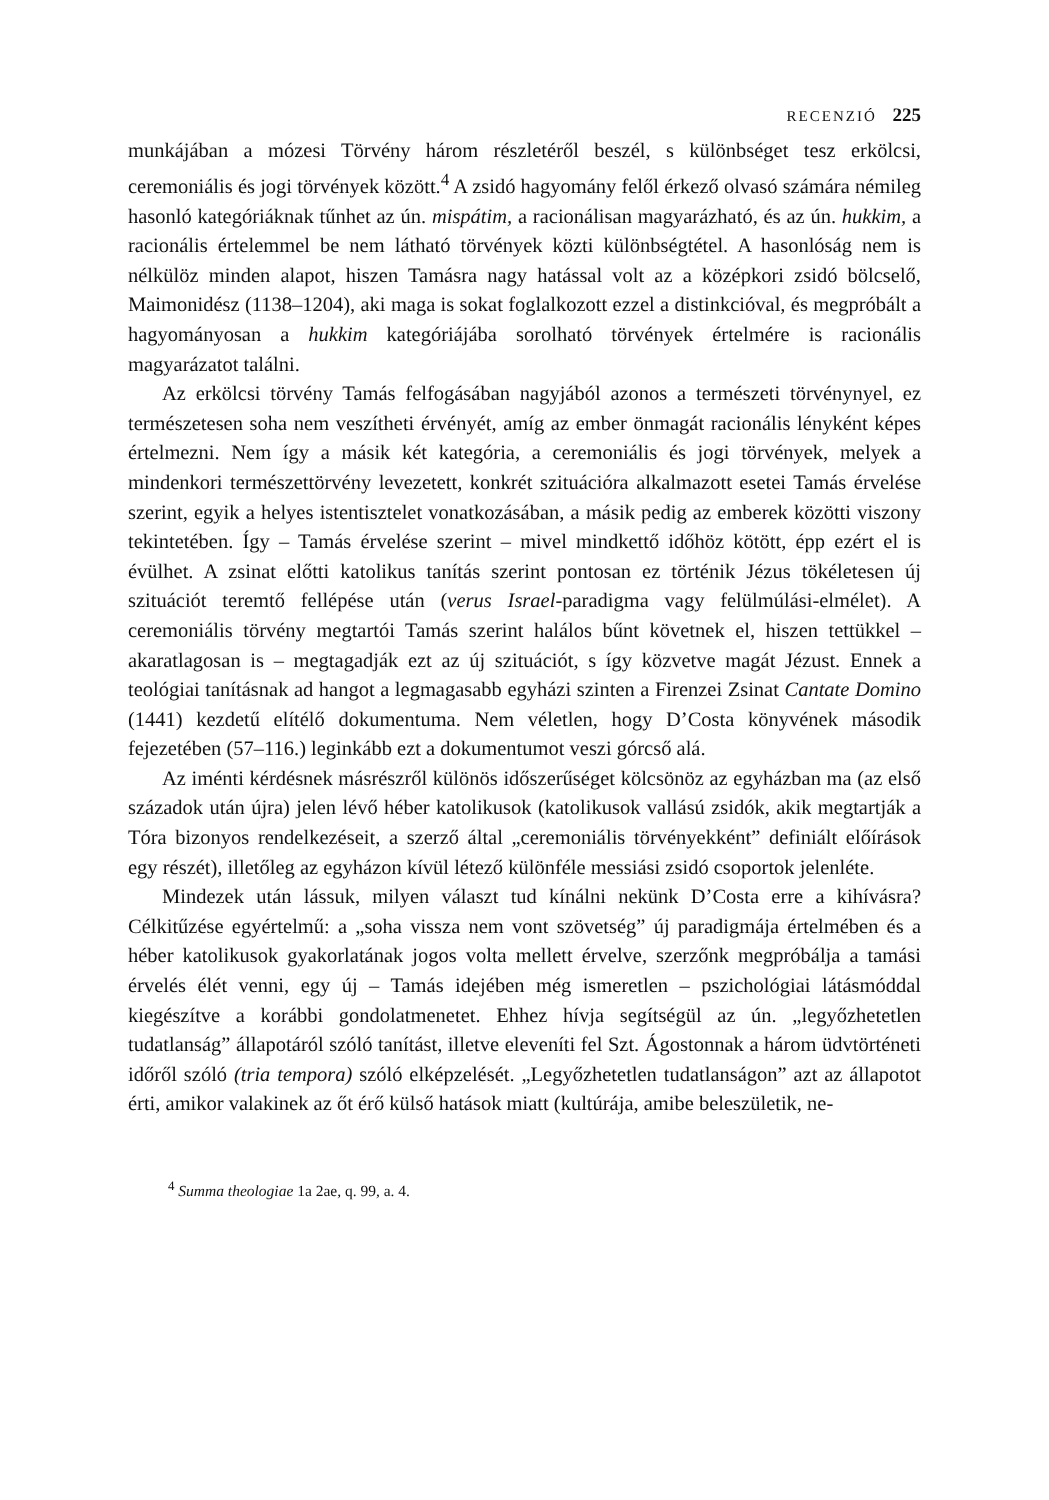RECENZIÓ 225
munkájában a mózesi Törvény három részletéről beszél, s különbséget tesz erkölcsi, ceremoniális és jogi törvények között.<sup>4</sup> A zsidó hagyomány felől érkező olvasó számára némileg hasonló kategóriáknak tűnhet az ún. mispátim, a racionálisan magyarázható, és az ún. hukkim, a racionális értelemmel be nem látható törvények közti különbségtétel. A hasonlóság nem is nélkülöz minden alapot, hiszen Tamásra nagy hatással volt az a középkori zsidó bölcselő, Maimonidész (1138–1204), aki maga is sokat foglalkozott ezzel a distinkcióval, és megpróbált a hagyományosan a hukkim kategóriájába sorolható törvények értelmére is racionális magyarázatot találni.
Az erkölcsi törvény Tamás felfogásában nagyjából azonos a természeti törvénynyel, ez természetesen soha nem veszítheti érvényét, amíg az ember önmagát racionális lényként képes értelmezni. Nem így a másik két kategória, a ceremoniális és jogi törvények, melyek a mindenkori természettörvény levezetett, konkrét szituációra alkalmazott esetei Tamás érvelése szerint, egyik a helyes istentisztelet vonatkozásában, a másik pedig az emberek közötti viszony tekintetében. Így – Tamás érvelése szerint – mivel mindkettő időhöz kötött, épp ezért el is évülhet. A zsinat előtti katolikus tanítás szerint pontosan ez történik Jézus tökéletesen új szituációt teremtő fellépése után (verus Israel-paradigma vagy felülmúlási-elmélet). A ceremoniális törvény megtartói Tamás szerint halálos bűnt követnek el, hiszen tettükkel – akaratlagosan is – megtagadják ezt az új szituációt, s így közvetve magát Jézust. Ennek a teológiai tanításnak ad hangot a legmagasabb egyházi szinten a Firenzei Zsinat Cantate Domino (1441) kezdetű elítélő dokumentuma. Nem véletlen, hogy D’Costa könyvének második fejezetében (57–116.) leginkább ezt a dokumentumot veszi górcső alá.
Az iménti kérdésnek másrészről különös időszerűséget kölcsönöz az egyházban ma (az első századok után újra) jelen lévő héber katolikusok (katolikusok vallású zsidók, akik megtartják a Tóra bizonyos rendelkezéseit, a szerző által „ceremoniális törvényekként” definiált előírások egy részét), illetőleg az egyházon kívül létező különféle messiási zsidó csoportok jelenléte.
Mindezek után lássuk, milyen választ tud kínálni nekünk D’Costa erre a kihívásra? Célkitűzése egyértelmű: a „soha vissza nem vont szövetség” új paradigmája értelmében és a héber katolikusok gyakorlatának jogos volta mellett érvelve, szerzőnk megpróbálja a tamási érvelés élét venni, egy új – Tamás idejében még ismeretlen – pszichológiai látásmóddal kiegészítve a korábbi gondolatmenetet. Ehhez hívja segítségül az ún. „legyőzhetetlen tudatlanság” állapotáról szóló tanítást, illetve eleveníti fel Szt. Ágostonnak a három üdvtörténeti időről szóló (tria tempora) szóló elképzelését. „Legyőzhetetlen tudatlanságon” azt az állapotot érti, amikor valakinek az őt érő külső hatások miatt (kultúrája, amibe beleszületik, ne-
<sup>4</sup> Summa theologiae 1a 2ae, q. 99, a. 4.